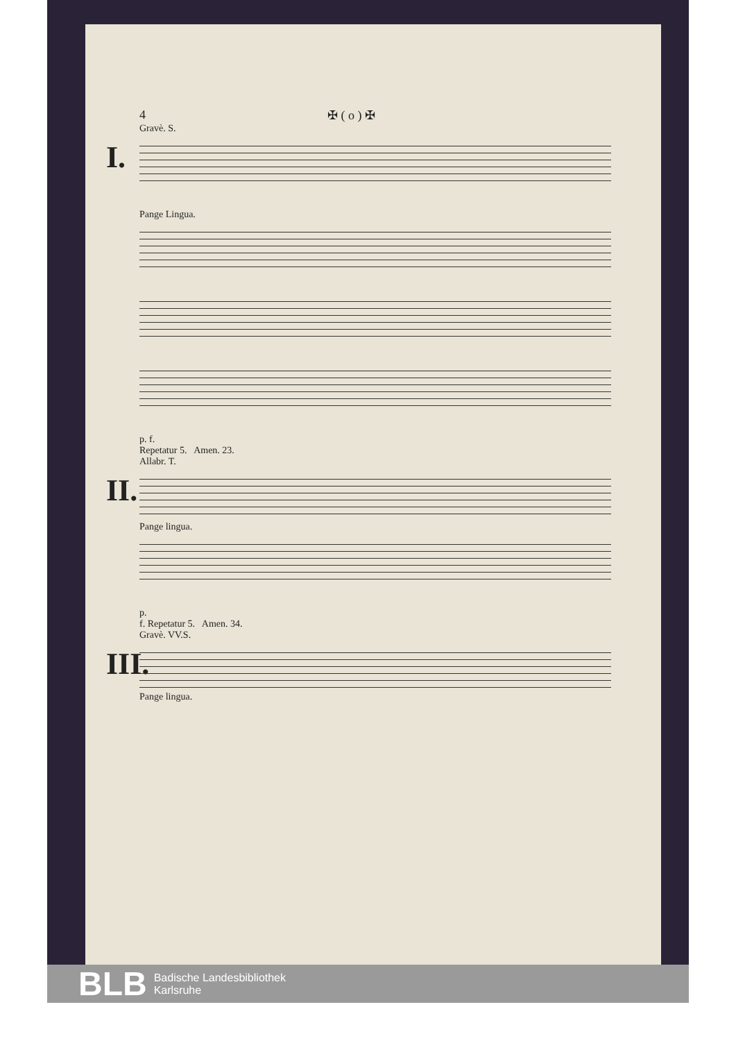4 ✠ ( o ) ✠
Gravè. S.
I.
Pange Lingua.
p. f.
Repetatur 5. Amen. 23.
Allabr. T.
II.
Pange lingua.
p.
f. Repetatur 5. Amen. 34.
Gravè. VV.S.
III.
Pange lingua.
BLB Badische Landesbibliothek
Karlsruhe